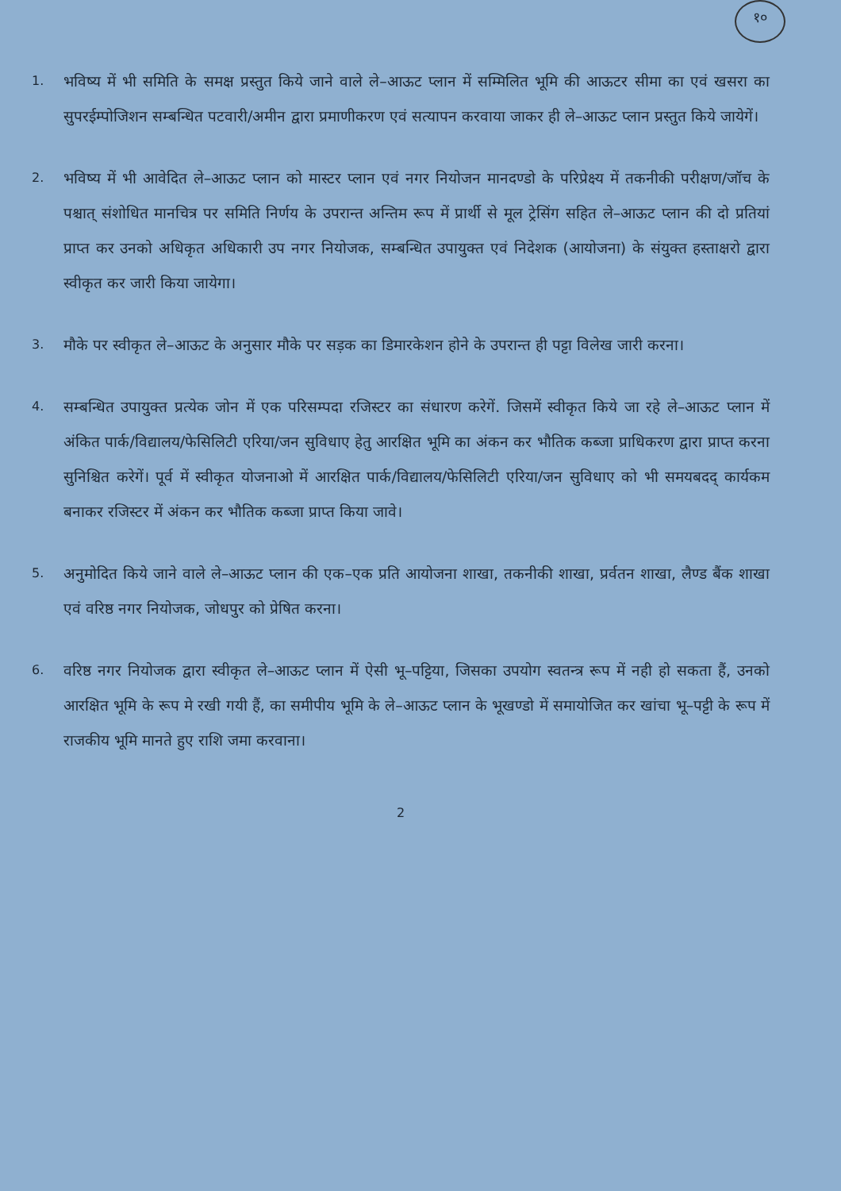१०
1. भविष्य में भी समिति के समक्ष प्रस्तुत किये जाने वाले ले–आऊट प्लान में सम्मिलित भूमि की आऊटर सीमा का एवं खसरा का सुपरईम्पोजिशन सम्बन्धित पटवारी/अमीन द्वारा प्रमाणीकरण एवं सत्यापन करवाया जाकर ही ले–आऊट प्लान प्रस्तुत किये जायेगें।
2. भविष्य में भी आवेदित ले–आऊट प्लान को मास्टर प्लान एवं नगर नियोजन मानदण्डो के परिप्रेक्ष्य में तकनीकी परीक्षण/जॉच के पश्चात् संशोधित मानचित्र पर समिति निर्णय के उपरान्त अन्तिम रूप में प्रार्थी से मूल ट्रेसिंग सहित ले–आऊट प्लान की दो प्रतियां प्राप्त कर उनको अधिकृत अधिकारी उप नगर नियोजक, सम्बन्धित उपायुक्त एवं निदेशक (आयोजना) के संयुक्त हस्ताक्षरो द्वारा स्वीकृत कर जारी किया जायेगा।
3. मौके पर स्वीकृत ले–आऊट के अनुसार मौके पर सड़क का डिमारकेशन होने के उपरान्त ही पट्टा विलेख जारी करना।
4. सम्बन्धित उपायुक्त प्रत्येक जोन में एक परिसम्पदा रजिस्टर का संधारण करेगें. जिसमें स्वीकृत किये जा रहे ले–आऊट प्लान में अंकित पार्क/विद्यालय/फेसिलिटी एरिया/जन सुविधाए हेतु आरक्षित भूमि का अंकन कर भौतिक कब्जा प्राधिकरण द्वारा प्राप्त करना सुनिश्चित करेगें। पूर्व में स्वीकृत योजनाओ में आरक्षित पार्क/विद्यालय/फेसिलिटी एरिया/जन सुविधाए को भी समयबदद् कार्यकम बनाकर रजिस्टर में अंकन कर भौतिक कब्जा प्राप्त किया जावे।
5. अनुमोदित किये जाने वाले ले–आऊट प्लान की एक–एक प्रति आयोजना शाखा, तकनीकी शाखा, प्रर्वतन शाखा, लैण्ड बैंक शाखा एवं वरिष्ठ नगर नियोजक, जोधपुर को प्रेषित करना।
6. वरिष्ठ नगर नियोजक द्वारा स्वीकृत ले–आऊट प्लान में ऐसी भू–पट्टिया, जिसका उपयोग स्वतन्त्र रूप में नही हो सकता हैं, उनको आरक्षित भूमि के रूप मे रखी गयी हैं, का समीपीय भूमि के ले–आऊट प्लान के भूखण्डो में समायोजित कर खांचा भू–पट्टी के रूप में राजकीय भूमि मानते हुए राशि जमा करवाना।
2